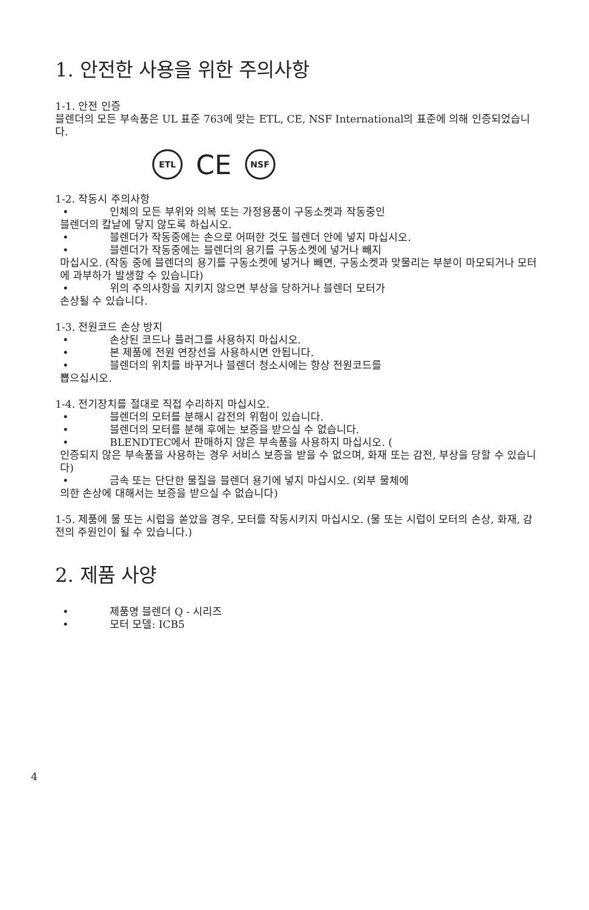1. 안전한 사용을 위한 주의사항
1-1. 안전 인증
블렌더의 모든 부속품은 UL 표준 763에 맞는 ETL, CE, NSF International의 표준에 의해 인증되었습니다.
ETL
CE
NSF
1-2. 작동시 주의사항
• 인체의 모든 부위와 의복 또는 가정용품이 구동소켓과 작동중인
블렌더의 칼날에 닿지 않도록 하십시오.
• 블렌더가 작동중에는 손으로 어떠한 것도 블렌더 안에 넣지 마십시오.
• 블렌더가 작동중에는 블렌더의 용기를 구동소켓에 넣거나 빼지
마십시오. (작동 중에 블렌더의 용기를 구동소켓에 넣거나 빼면, 구동소켓과 맞물리는 부분이 마모되거나 모터에 과부하가 발생할 수 있습니다)
• 위의 주의사항을 지키지 않으면 부상을 당하거나 블렌더 모터가
손상될 수 있습니다.
1-3. 전원코드 손상 방지
• 손상된 코드나 플러그를 사용하지 마십시오.
• 본 제품에 전원 연장선을 사용하시면 안됩니다.
• 블렌더의 위치를 바꾸거나 블렌더 청소시에는 항상 전원코드를
뽑으십시오.
1-4. 전기장치를 절대로 직접 수리하지 마십시오.
• 블렌더의 모터를 분해시 감전의 위험이 있습니다.
• 블렌더의 모터를 분해 후에는 보증을 받으실 수 없습니다.
• BLENDTEC에서 판매하지 않은 부속품을 사용하지 마십시오. (
인증되지 않은 부속품을 사용하는 경우 서비스 보증을 받을 수 없으며, 화재 또는 감전, 부상을 당할 수 있습니다)
• 금속 또는 단단한 물질을 블렌더 용기에 넣지 마십시오. (외부 물체에
의한 손상에 대해서는 보증을 받으실 수 없습니다)
1-5. 제품에 물 또는 시럽을 쏟았을 경우, 모터를 작동시키지 마십시오. (물 또는 시럽이 모터의 손상, 화재, 감전의 주원인이 될 수 있습니다.)
2. 제품 사양
• 제품명 블렌더 Q - 시리즈
• 모터 모델: ICB5
4